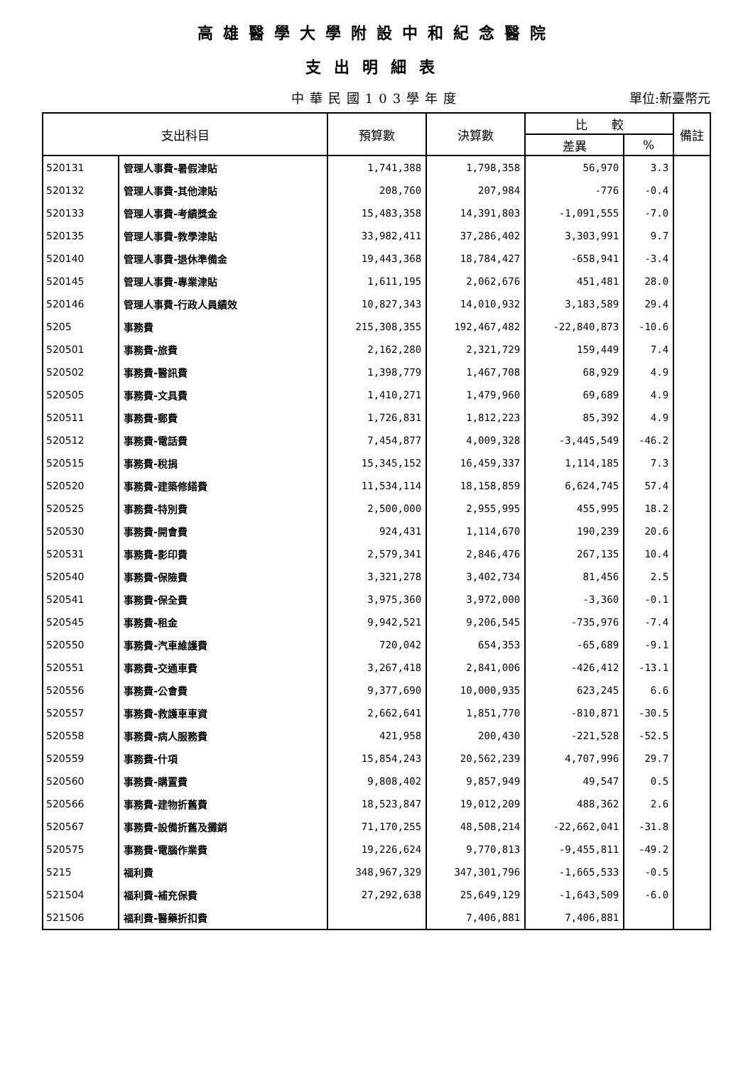高雄醫學大學附設中和紀念醫院
支出明細表
中華民國103學年度
單位:新臺幣元
| 支出科目 | | 預算數 | 決算數 | 比 較 | | 備註 |
| --- | --- | --- | --- | --- | --- | --- |
| | | | | 差異 | % | |
| 520131 | 管理人事費-暑假津貼 | 1,741,388 | 1,798,358 | 56,970 | 3.3 | |
| 520132 | 管理人事費-其他津貼 | 208,760 | 207,984 | -776 | -0.4 | |
| 520133 | 管理人事費-考績獎金 | 15,483,358 | 14,391,803 | -1,091,555 | -7.0 | |
| 520135 | 管理人事費-教學津貼 | 33,982,411 | 37,286,402 | 3,303,991 | 9.7 | |
| 520140 | 管理人事費-退休準備金 | 19,443,368 | 18,784,427 | -658,941 | -3.4 | |
| 520145 | 管理人事費-專業津貼 | 1,611,195 | 2,062,676 | 451,481 | 28.0 | |
| 520146 | 管理人事費-行政人員績效 | 10,827,343 | 14,010,932 | 3,183,589 | 29.4 | |
| 5205 | 事務費 | 215,308,355 | 192,467,482 | -22,840,873 | -10.6 | |
| 520501 | 事務費-旅費 | 2,162,280 | 2,321,729 | 159,449 | 7.4 | |
| 520502 | 事務費-醫訊費 | 1,398,779 | 1,467,708 | 68,929 | 4.9 | |
| 520505 | 事務費-文具費 | 1,410,271 | 1,479,960 | 69,689 | 4.9 | |
| 520511 | 事務費-郵費 | 1,726,831 | 1,812,223 | 85,392 | 4.9 | |
| 520512 | 事務費-電話費 | 7,454,877 | 4,009,328 | -3,445,549 | -46.2 | |
| 520515 | 事務費-稅捐 | 15,345,152 | 16,459,337 | 1,114,185 | 7.3 | |
| 520520 | 事務費-建築修繕費 | 11,534,114 | 18,158,859 | 6,624,745 | 57.4 | |
| 520525 | 事務費-特別費 | 2,500,000 | 2,955,995 | 455,995 | 18.2 | |
| 520530 | 事務費-開會費 | 924,431 | 1,114,670 | 190,239 | 20.6 | |
| 520531 | 事務費-影印費 | 2,579,341 | 2,846,476 | 267,135 | 10.4 | |
| 520540 | 事務費-保險費 | 3,321,278 | 3,402,734 | 81,456 | 2.5 | |
| 520541 | 事務費-保全費 | 3,975,360 | 3,972,000 | -3,360 | -0.1 | |
| 520545 | 事務費-租金 | 9,942,521 | 9,206,545 | -735,976 | -7.4 | |
| 520550 | 事務費-汽車維護費 | 720,042 | 654,353 | -65,689 | -9.1 | |
| 520551 | 事務費-交通車費 | 3,267,418 | 2,841,006 | -426,412 | -13.1 | |
| 520556 | 事務費-公會費 | 9,377,690 | 10,000,935 | 623,245 | 6.6 | |
| 520557 | 事務費-救護車車資 | 2,662,641 | 1,851,770 | -810,871 | -30.5 | |
| 520558 | 事務費-病人服務費 | 421,958 | 200,430 | -221,528 | -52.5 | |
| 520559 | 事務費-什項 | 15,854,243 | 20,562,239 | 4,707,996 | 29.7 | |
| 520560 | 事務費-購置費 | 9,808,402 | 9,857,949 | 49,547 | 0.5 | |
| 520566 | 事務費-建物折舊費 | 18,523,847 | 19,012,209 | 488,362 | 2.6 | |
| 520567 | 事務費-設備折舊及攤銷 | 71,170,255 | 48,508,214 | -22,662,041 | -31.8 | |
| 520575 | 事務費-電腦作業費 | 19,226,624 | 9,770,813 | -9,455,811 | -49.2 | |
| 5215 | 福利費 | 348,967,329 | 347,301,796 | -1,665,533 | -0.5 | |
| 521504 | 福利費-補充保費 | 27,292,638 | 25,649,129 | -1,643,509 | -6.0 | |
| 521506 | 福利費-醫藥折扣費 | | 7,406,881 | 7,406,881 | | |